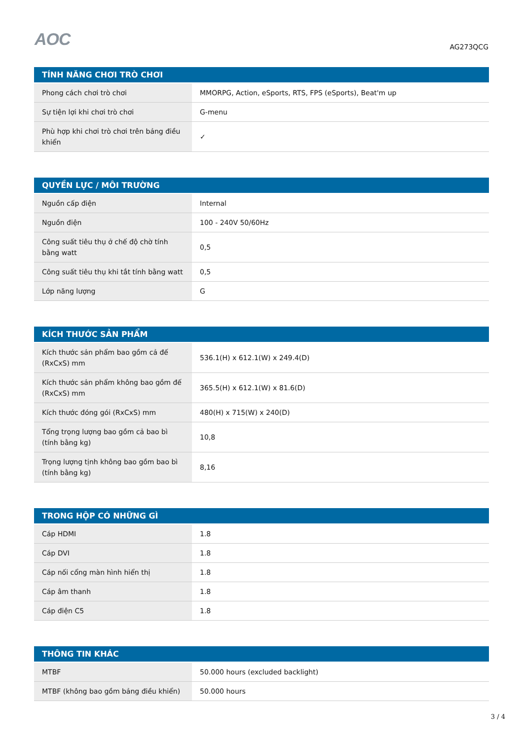AOC
AG273QCG
| TÍNH NĂNG CHƠI TRÒ CHƠI | |
| --- | --- |
| Phong cách chơi trò chơi | MMORPG, Action, eSports, RTS, FPS (eSports), Beat'm up |
| Sự tiện lợi khi chơi trò chơi | G-menu |
| Phù hợp khi chơi trò chơi trên bảng điều khiển | ✓ |
| QUYỀN LỰC / MÔI TRƯỜNG | |
| --- | --- |
| Nguồn cấp điện | Internal |
| Nguồn điện | 100 - 240V 50/60Hz |
| Công suất tiêu thụ ở chế độ chờ tính bằng watt | 0,5 |
| Công suất tiêu thụ khi tắt tính bằng watt | 0,5 |
| Lớp năng lượng | G |
| KÍCH THƯỚC SẢN PHẨM | |
| --- | --- |
| Kích thước sản phẩm bao gồm cả đế (RxCxS) mm | 536.1(H) x 612.1(W) x 249.4(D) |
| Kích thước sản phẩm không bao gồm đế (RxCxS) mm | 365.5(H) x 612.1(W) x 81.6(D) |
| Kích thước đóng gói (RxCxS) mm | 480(H) x 715(W) x 240(D) |
| Tổng trọng lượng bao gồm cả bao bì (tính bằng kg) | 10,8 |
| Trọng lượng tịnh không bao gồm bao bì (tính bằng kg) | 8,16 |
| TRONG HỘP CÓ NHỮNG GÌ | |
| --- | --- |
| Cáp HDMI | 1.8 |
| Cáp DVI | 1.8 |
| Cáp nối cổng màn hình hiển thị | 1.8 |
| Cáp âm thanh | 1.8 |
| Cáp điện C5 | 1.8 |
| THÔNG TIN KHÁC | |
| --- | --- |
| MTBF | 50.000 hours (excluded backlight) |
| MTBF (không bao gồm bảng điều khiển) | 50.000 hours |
3 / 4